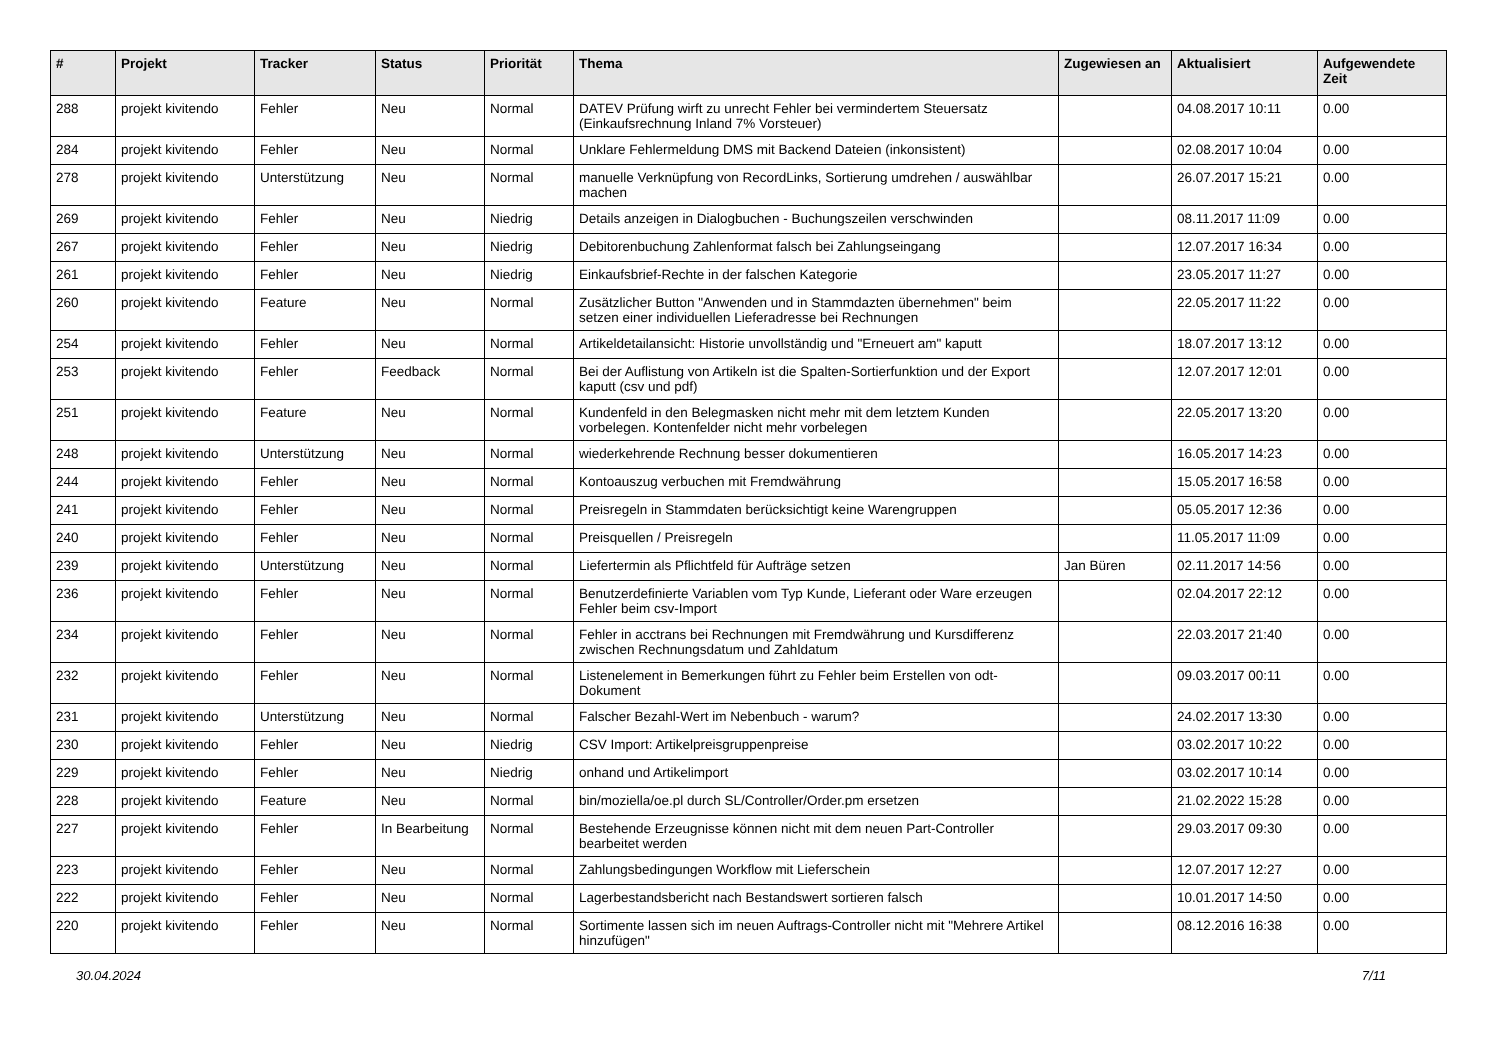| # | Projekt | Tracker | Status | Priorität | Thema | Zugewiesen an | Aktualisiert | Aufgewendete Zeit |
| --- | --- | --- | --- | --- | --- | --- | --- | --- |
| 288 | projekt kivitendo | Fehler | Neu | Normal | DATEV Prüfung wirft zu unrecht Fehler bei vermindertem Steuersatz (Einkaufsrechnung Inland 7% Vorsteuer) | | 04.08.2017 10:11 | 0.00 |
| 284 | projekt kivitendo | Fehler | Neu | Normal | Unklare Fehlermeldung DMS mit Backend Dateien (inkonsistent) | | 02.08.2017 10:04 | 0.00 |
| 278 | projekt kivitendo | Unterstützung | Neu | Normal | manuelle Verknüpfung von RecordLinks, Sortierung umdrehen / auswählbar machen | | 26.07.2017 15:21 | 0.00 |
| 269 | projekt kivitendo | Fehler | Neu | Niedrig | Details anzeigen in Dialogbuchen - Buchungszeilen verschwinden | | 08.11.2017 11:09 | 0.00 |
| 267 | projekt kivitendo | Fehler | Neu | Niedrig | Debitorenbuchung Zahlenformat falsch bei Zahlungseingang | | 12.07.2017 16:34 | 0.00 |
| 261 | projekt kivitendo | Fehler | Neu | Niedrig | Einkaufsbrief-Rechte in der falschen Kategorie | | 23.05.2017 11:27 | 0.00 |
| 260 | projekt kivitendo | Feature | Neu | Normal | Zusätzlicher Button "Anwenden und in Stammdazten übernehmen" beim setzen einer individuellen Lieferadresse bei Rechnungen | | 22.05.2017 11:22 | 0.00 |
| 254 | projekt kivitendo | Fehler | Neu | Normal | Artikeldetailansicht: Historie unvollständig und "Erneuert am" kaputt | | 18.07.2017 13:12 | 0.00 |
| 253 | projekt kivitendo | Fehler | Feedback | Normal | Bei der Auflistung von Artikeln ist die Spalten-Sortierfunktion und der Export kaputt (csv und pdf) | | 12.07.2017 12:01 | 0.00 |
| 251 | projekt kivitendo | Feature | Neu | Normal | Kundenfeld in den Belegmasken nicht mehr mit dem letztem Kunden vorbelegen. Kontenfelder nicht mehr vorbelegen | | 22.05.2017 13:20 | 0.00 |
| 248 | projekt kivitendo | Unterstützung | Neu | Normal | wiederkehrende Rechnung besser dokumentieren | | 16.05.2017 14:23 | 0.00 |
| 244 | projekt kivitendo | Fehler | Neu | Normal | Kontoauszug verbuchen mit Fremdwährung | | 15.05.2017 16:58 | 0.00 |
| 241 | projekt kivitendo | Fehler | Neu | Normal | Preisregeln in Stammdaten berücksichtigt keine Warengruppen | | 05.05.2017 12:36 | 0.00 |
| 240 | projekt kivitendo | Fehler | Neu | Normal | Preisquellen / Preisregeln | | 11.05.2017 11:09 | 0.00 |
| 239 | projekt kivitendo | Unterstützung | Neu | Normal | Liefertermin als Pflichtfeld für Aufträge setzen | Jan Büren | 02.11.2017 14:56 | 0.00 |
| 236 | projekt kivitendo | Fehler | Neu | Normal | Benutzerdefinierte Variablen vom Typ Kunde, Lieferant oder Ware erzeugen Fehler beim csv-Import | | 02.04.2017 22:12 | 0.00 |
| 234 | projekt kivitendo | Fehler | Neu | Normal | Fehler in acctrans bei Rechnungen mit Fremdwährung und Kursdifferenz zwischen Rechnungsdatum und Zahldatum | | 22.03.2017 21:40 | 0.00 |
| 232 | projekt kivitendo | Fehler | Neu | Normal | Listenelement in Bemerkungen führt zu Fehler beim Erstellen von odt-Dokument | | 09.03.2017 00:11 | 0.00 |
| 231 | projekt kivitendo | Unterstützung | Neu | Normal | Falscher Bezahl-Wert im Nebenbuch - warum? | | 24.02.2017 13:30 | 0.00 |
| 230 | projekt kivitendo | Fehler | Neu | Niedrig | CSV Import: Artikelpreisgruppenpreise | | 03.02.2017 10:22 | 0.00 |
| 229 | projekt kivitendo | Fehler | Neu | Niedrig | onhand und Artikelimport | | 03.02.2017 10:14 | 0.00 |
| 228 | projekt kivitendo | Feature | Neu | Normal | bin/moziella/oe.pl durch SL/Controller/Order.pm ersetzen | | 21.02.2022 15:28 | 0.00 |
| 227 | projekt kivitendo | Fehler | In Bearbeitung | Normal | Bestehende Erzeugnisse können nicht mit dem neuen Part-Controller bearbeitet werden | | 29.03.2017 09:30 | 0.00 |
| 223 | projekt kivitendo | Fehler | Neu | Normal | Zahlungsbedingungen Workflow mit Lieferschein | | 12.07.2017 12:27 | 0.00 |
| 222 | projekt kivitendo | Fehler | Neu | Normal | Lagerbestandsbericht nach Bestandswert sortieren falsch | | 10.01.2017 14:50 | 0.00 |
| 220 | projekt kivitendo | Fehler | Neu | Normal | Sortimente lassen sich im neuen Auftrags-Controller nicht mit "Mehrere Artikel hinzufügen" | | 08.12.2016 16:38 | 0.00 |
30.04.2024 7/11